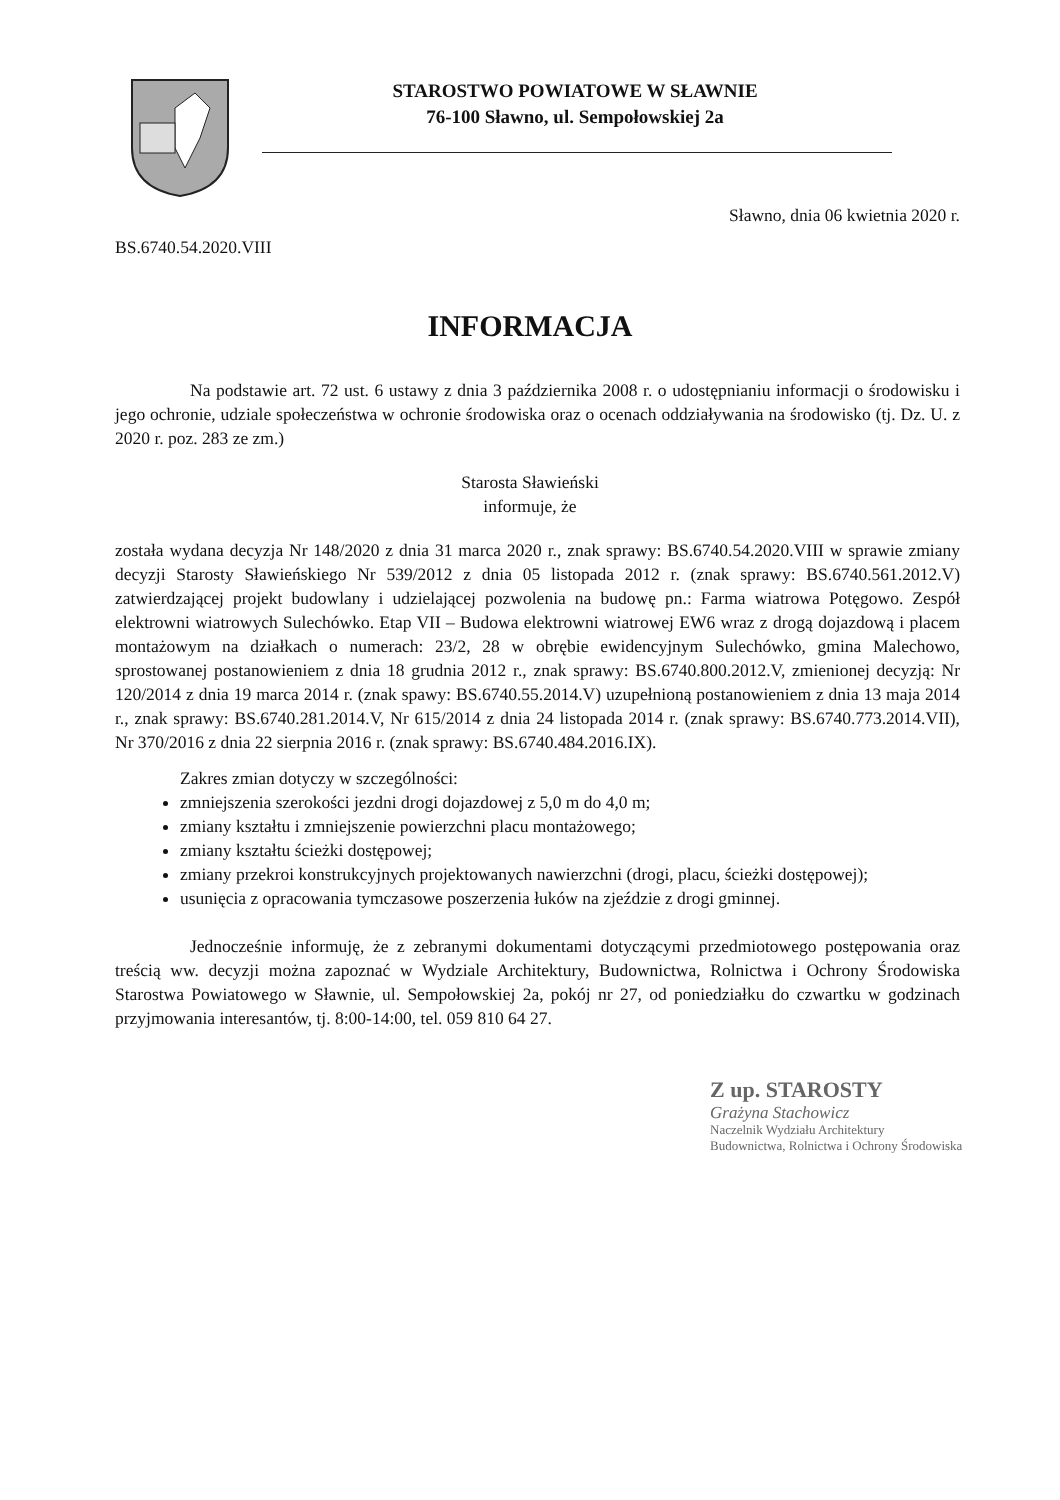STAROSTWO POWIATOWE W SŁAWNIE
76-100 Sławno, ul. Sempołowskiej 2a
Sławno, dnia 06 kwietnia 2020 r.
BS.6740.54.2020.VIII
INFORMACJA
Na podstawie art. 72 ust. 6 ustawy z dnia 3 października 2008 r. o udostępnianiu informacji o środowisku i jego ochronie, udziale społeczeństwa w ochronie środowiska oraz o ocenach oddziaływania na środowisko (tj. Dz. U. z 2020 r. poz. 283 ze zm.)
Starosta Sławieński
informuje, że
została wydana decyzja Nr 148/2020 z dnia 31 marca 2020 r., znak sprawy: BS.6740.54.2020.VIII w sprawie zmiany decyzji Starosty Sławieńskiego Nr 539/2012 z dnia 05 listopada 2012 r. (znak sprawy: BS.6740.561.2012.V) zatwierdzającej projekt budowlany i udzielającej pozwolenia na budowę pn.: Farma wiatrowa Potęgowo. Zespół elektrowni wiatrowych Sulechówko. Etap VII – Budowa elektrowni wiatrowej EW6 wraz z drogą dojazdową i placem montażowym na działkach o numerach: 23/2, 28 w obrębie ewidencyjnym Sulechówko, gmina Malechowo, sprostowanej postanowieniem z dnia 18 grudnia 2012 r., znak sprawy: BS.6740.800.2012.V, zmienionej decyzją: Nr 120/2014 z dnia 19 marca 2014 r. (znak spawy: BS.6740.55.2014.V) uzupełnioną postanowieniem z dnia 13 maja 2014 r., znak sprawy: BS.6740.281.2014.V, Nr 615/2014 z dnia 24 listopada 2014 r. (znak sprawy: BS.6740.773.2014.VII), Nr 370/2016 z dnia 22 sierpnia 2016 r. (znak sprawy: BS.6740.484.2016.IX).
Zakres zmian dotyczy w szczególności:
zmniejszenia szerokości jezdni drogi dojazdowej z 5,0 m do 4,0 m;
zmiany kształtu i zmniejszenie powierzchni placu montażowego;
zmiany kształtu ścieżki dostępowej;
zmiany przekroi konstrukcyjnych projektowanych nawierzchni (drogi, placu, ścieżki dostępowej);
usunięcia z opracowania tymczasowe poszerzenia łuków na zjeździe z drogi gminnej.
Jednocześnie informuję, że z zebranymi dokumentami dotyczącymi przedmiotowego postępowania oraz treścią ww. decyzji można zapoznać w Wydziale Architektury, Budownictwa, Rolnictwa i Ochrony Środowiska Starostwa Powiatowego w Sławnie, ul. Sempołowskiej 2a, pokój nr 27, od poniedziałku do czwartku w godzinach przyjmowania interesantów, tj. 8:00-14:00, tel. 059 810 64 27.
Z up. STAROSTY
Grażyna Stachowicz
Naczelnik Wydziału Architektury
Budownictwa, Rolnictwa i Ochrony Środowiska